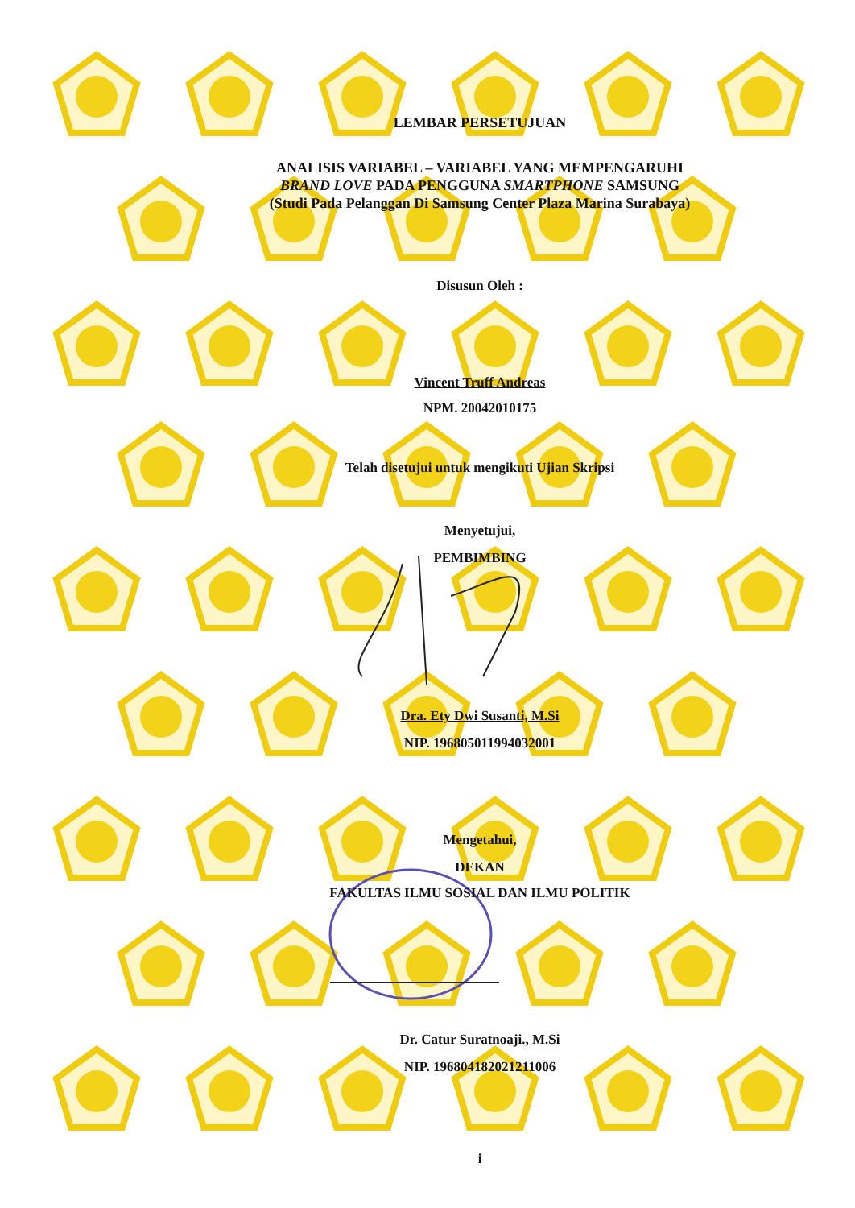LEMBAR PERSETUJUAN
ANALISIS VARIABEL – VARIABEL YANG MEMPENGARUHI
BRAND LOVE PADA PENGGUNA SMARTPHONE SAMSUNG
(Studi Pada Pelanggan Di Samsung Center Plaza Marina Surabaya)
Disusun Oleh :
Vincent Truff Andreas
NPM. 20042010175
Telah disetujui untuk mengikuti Ujian Skripsi
Menyetujui,
PEMBIMBING
Dra. Ety Dwi Susanti, M.Si
NIP. 196805011994032001
Mengetahui,
DEKAN
FAKULTAS ILMU SOSIAL DAN ILMU POLITIK
Dr. Catur Suratnoaji., M.Si
NIP. 196804182021211006
i